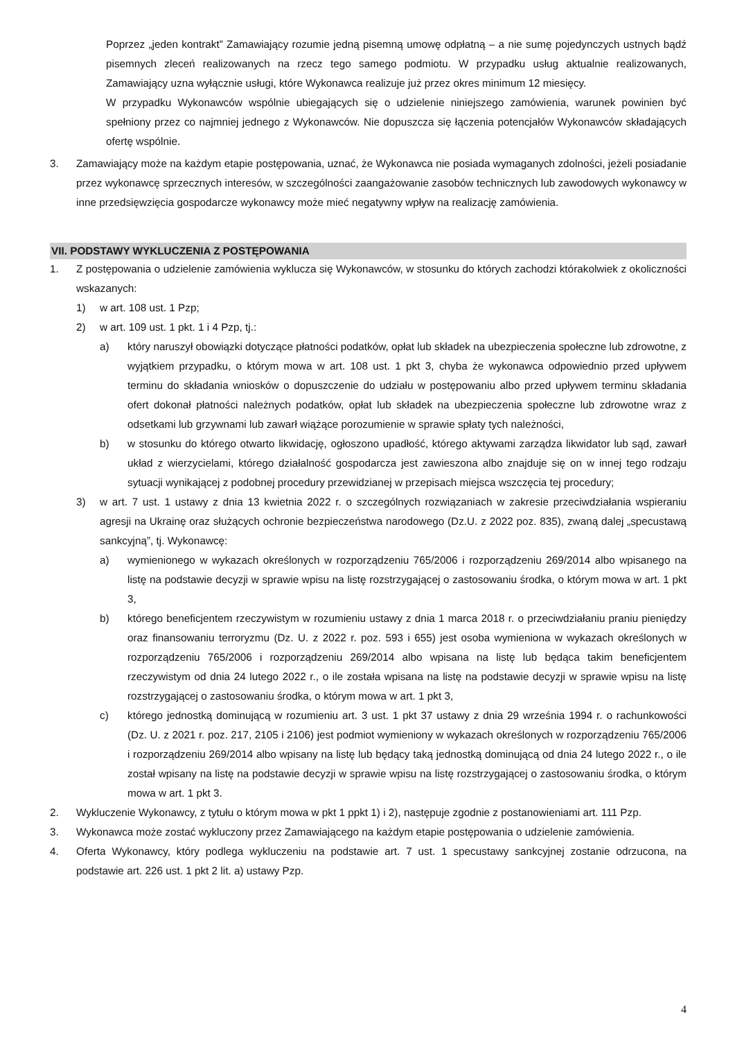Poprzez „jeden kontrakt” Zamawiający rozumie jedną pisemną umowę odpłatną – a nie sumę pojedynczych ustnych bądź pisemnych zleceń realizowanych na rzecz tego samego podmiotu. W przypadku usług aktualnie realizowanych, Zamawiający uzna wyłącznie usługi, które Wykonawca realizuje już przez okres minimum 12 miesięcy.
W przypadku Wykonawców wspólnie ubiegających się o udzielenie niniejszego zamówienia, warunek powinien być spełniony przez co najmniej jednego z Wykonawców. Nie dopuszcza się łączenia potencjałów Wykonawców składających ofertę wspólnie.
3. Zamawiający może na każdym etapie postępowania, uznać, że Wykonawca nie posiada wymaganych zdolności, jeżeli posiadanie przez wykonawcę sprzecznych interesów, w szczególności zaangażowanie zasobów technicznych lub zawodowych wykonawcy w inne przedsięwzięcia gospodarcze wykonawcy może mieć negatywny wpływ na realizację zamówienia.
VII. PODSTAWY WYKLUCZENIA Z POSTĘPOWANIA
1. Z postępowania o udzielenie zamówienia wyklucza się Wykonawców, w stosunku do których zachodzi którakolwiek z okoliczności wskazanych:
1) w art. 108 ust. 1 Pzp;
2) w art. 109 ust. 1 pkt. 1 i 4 Pzp, tj.:
a) który naruszył obowiązki dotyczące płatności podatków, opłat lub składek na ubezpieczenia społeczne lub zdrowotne, z wyjątkiem przypadku, o którym mowa w art. 108 ust. 1 pkt 3, chyba że wykonawca odpowiednio przed upływem terminu do składania wniosków o dopuszczenie do udziału w postępowaniu albo przed upływem terminu składania ofert dokonał płatności należnych podatków, opłat lub składek na ubezpieczenia społeczne lub zdrowotne wraz z odsetkami lub grzywnami lub zawarł wiążące porozumienie w sprawie spłaty tych należności,
b) w stosunku do którego otwarto likwidację, ogłoszono upadłość, którego aktywami zarządza likwidator lub sąd, zawarł układ z wierzycielami, którego działalność gospodarcza jest zawieszona albo znajduje się on w innej tego rodzaju sytuacji wynikającej z podobnej procedury przewidzianej w przepisach miejsca wszczęcia tej procedury;
3) w art. 7 ust. 1 ustawy z dnia 13 kwietnia 2022 r. o szczególnych rozwiązaniach w zakresie przeciwdziałania wspieraniu agresji na Ukrainę oraz służących ochronie bezpieczeństwa narodowego (Dz.U. z 2022 poz. 835), zwaną dalej „specustawą sankcyjną”, tj. Wykonawcę:
a) wymienionego w wykazach określonych w rozporządzeniu 765/2006 i rozporządzeniu 269/2014 albo wpisanego na listę na podstawie decyzji w sprawie wpisu na listę rozstrzygającej o zastosowaniu środka, o którym mowa w art. 1 pkt 3,
b) którego beneficjentem rzeczywistym w rozumieniu ustawy z dnia 1 marca 2018 r. o przeciwdziałaniu praniu pieniędzy oraz finansowaniu terroryzmu (Dz. U. z 2022 r. poz. 593 i 655) jest osoba wymieniona w wykazach określonych w rozporządzeniu 765/2006 i rozporządzeniu 269/2014 albo wpisana na listę lub będąca takim beneficjentem rzeczywistym od dnia 24 lutego 2022 r., o ile została wpisana na listę na podstawie decyzji w sprawie wpisu na listę rozstrzygającej o zastosowaniu środka, o którym mowa w art. 1 pkt 3,
c) którego jednostką dominującą w rozumieniu art. 3 ust. 1 pkt 37 ustawy z dnia 29 września 1994 r. o rachunkowości (Dz. U. z 2021 r. poz. 217, 2105 i 2106) jest podmiot wymieniony w wykazach określonych w rozporządzeniu 765/2006 i rozporządzeniu 269/2014 albo wpisany na listę lub będący taką jednostką dominującą od dnia 24 lutego 2022 r., o ile został wpisany na listę na podstawie decyzji w sprawie wpisu na listę rozstrzygającej o zastosowaniu środka, o którym mowa w art. 1 pkt 3.
2. Wykluczenie Wykonawcy, z tytułu o którym mowa w pkt 1 ppkt 1) i 2), następuje zgodnie z postanowieniami art. 111 Pzp.
3. Wykonawca może zostać wykluczony przez Zamawiającego na każdym etapie postępowania o udzielenie zamówienia.
4. Oferta Wykonawcy, który podlega wykluczeniu na podstawie art. 7 ust. 1 specustawy sankcyjnej zostanie odrzucona, na podstawie art. 226 ust. 1 pkt 2 lit. a) ustawy Pzp.
4